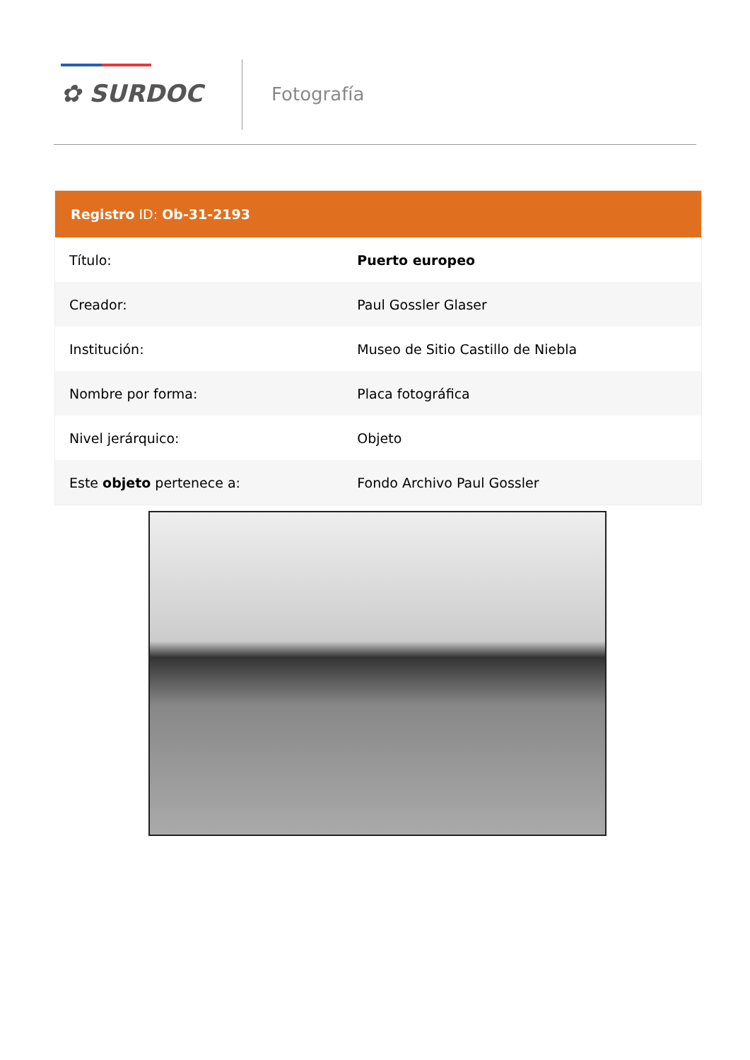✿ SURDOC Fotografía
| Registro ID: Ob-31-2193 | |
| --- | --- |
| Título: | Puerto europeo |
| Creador: | Paul Gossler Glaser |
| Institución: | Museo de Sitio Castillo de Niebla |
| Nombre por forma: | Placa fotográfica |
| Nivel jerárquico: | Objeto |
| Este objeto pertenece a: | Fondo Archivo Paul Gossler |